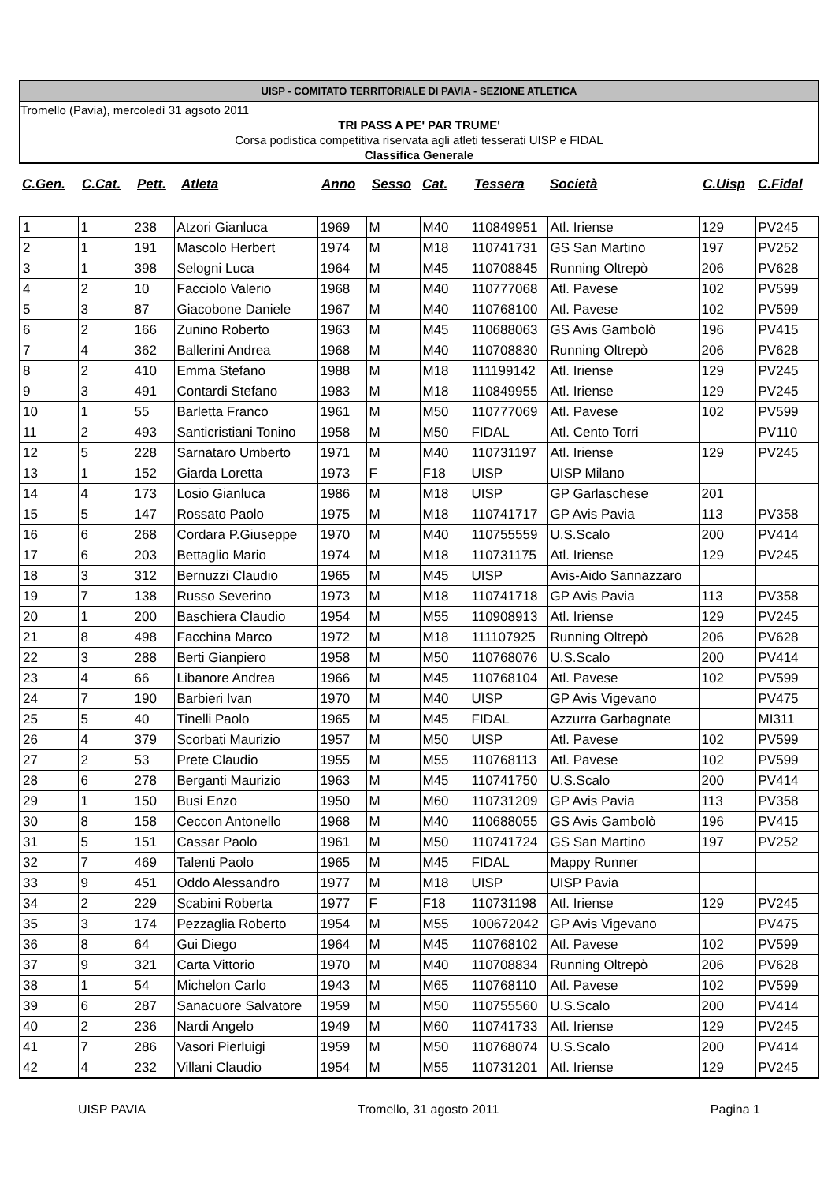UISP - COMITATO TERRITORIALE DI PAVIA - SEZIONE ATLETICA
Tromello (Pavia), mercoledì 31 agsoto 2011
TRI PASS A PE' PAR TRUME'
Corsa podistica competitiva riservata agli atleti tesserati UISP e FIDAL
Classifica Generale
| C.Gen. | C.Cat. | Pett. | Atleta | Anno | Sesso | Cat. | Tessera | Società | C.Uisp | C.Fidal |
| --- | --- | --- | --- | --- | --- | --- | --- | --- | --- | --- |
| 1 | 1 | 238 | Atzori Gianluca | 1969 | M | M40 | 110849951 | Atl. Iriense | 129 | PV245 |
| 2 | 1 | 191 | Mascolo Herbert | 1974 | M | M18 | 110741731 | GS San Martino | 197 | PV252 |
| 3 | 1 | 398 | Selogni Luca | 1964 | M | M45 | 110708845 | Running Oltrepò | 206 | PV628 |
| 4 | 2 | 10 | Facciolo Valerio | 1968 | M | M40 | 110777068 | Atl. Pavese | 102 | PV599 |
| 5 | 3 | 87 | Giacobone Daniele | 1967 | M | M40 | 110768100 | Atl. Pavese | 102 | PV599 |
| 6 | 2 | 166 | Zunino Roberto | 1963 | M | M45 | 110688063 | GS Avis Gambolò | 196 | PV415 |
| 7 | 4 | 362 | Ballerini Andrea | 1968 | M | M40 | 110708830 | Running Oltrepò | 206 | PV628 |
| 8 | 2 | 410 | Emma Stefano | 1988 | M | M18 | 111199142 | Atl. Iriense | 129 | PV245 |
| 9 | 3 | 491 | Contardi Stefano | 1983 | M | M18 | 110849955 | Atl. Iriense | 129 | PV245 |
| 10 | 1 | 55 | Barletta Franco | 1961 | M | M50 | 110777069 | Atl. Pavese | 102 | PV599 |
| 11 | 2 | 493 | Santicristiani Tonino | 1958 | M | M50 | FIDAL | Atl. Cento Torri | | PV110 |
| 12 | 5 | 228 | Sarnataro Umberto | 1971 | M | M40 | 110731197 | Atl. Iriense | 129 | PV245 |
| 13 | 1 | 152 | Giarda Loretta | 1973 | F | F18 | UISP | UISP Milano | | |
| 14 | 4 | 173 | Losio Gianluca | 1986 | M | M18 | UISP | GP Garlaschese | 201 | |
| 15 | 5 | 147 | Rossato Paolo | 1975 | M | M18 | 110741717 | GP Avis Pavia | 113 | PV358 |
| 16 | 6 | 268 | Cordara P.Giuseppe | 1970 | M | M40 | 110755559 | U.S.Scalo | 200 | PV414 |
| 17 | 6 | 203 | Bettaglio Mario | 1974 | M | M18 | 110731175 | Atl. Iriense | 129 | PV245 |
| 18 | 3 | 312 | Bernuzzi Claudio | 1965 | M | M45 | UISP | Avis-Aido Sannazzaro | | |
| 19 | 7 | 138 | Russo Severino | 1973 | M | M18 | 110741718 | GP Avis Pavia | 113 | PV358 |
| 20 | 1 | 200 | Baschiera Claudio | 1954 | M | M55 | 110908913 | Atl. Iriense | 129 | PV245 |
| 21 | 8 | 498 | Facchina Marco | 1972 | M | M18 | 111107925 | Running Oltrepò | 206 | PV628 |
| 22 | 3 | 288 | Berti Gianpiero | 1958 | M | M50 | 110768076 | U.S.Scalo | 200 | PV414 |
| 23 | 4 | 66 | Libanore Andrea | 1966 | M | M45 | 110768104 | Atl. Pavese | 102 | PV599 |
| 24 | 7 | 190 | Barbieri Ivan | 1970 | M | M40 | UISP | GP Avis Vigevano | | PV475 |
| 25 | 5 | 40 | Tinelli Paolo | 1965 | M | M45 | FIDAL | Azzurra Garbagnate | | MI311 |
| 26 | 4 | 379 | Scorbati Maurizio | 1957 | M | M50 | UISP | Atl. Pavese | 102 | PV599 |
| 27 | 2 | 53 | Prete Claudio | 1955 | M | M55 | 110768113 | Atl. Pavese | 102 | PV599 |
| 28 | 6 | 278 | Berganti Maurizio | 1963 | M | M45 | 110741750 | U.S.Scalo | 200 | PV414 |
| 29 | 1 | 150 | Busi Enzo | 1950 | M | M60 | 110731209 | GP Avis Pavia | 113 | PV358 |
| 30 | 8 | 158 | Ceccon Antonello | 1968 | M | M40 | 110688055 | GS Avis Gambolò | 196 | PV415 |
| 31 | 5 | 151 | Cassar Paolo | 1961 | M | M50 | 110741724 | GS San Martino | 197 | PV252 |
| 32 | 7 | 469 | Talenti Paolo | 1965 | M | M45 | FIDAL | Mappy Runner | | |
| 33 | 9 | 451 | Oddo Alessandro | 1977 | M | M18 | UISP | UISP Pavia | | |
| 34 | 2 | 229 | Scabini Roberta | 1977 | F | F18 | 110731198 | Atl. Iriense | 129 | PV245 |
| 35 | 3 | 174 | Pezzaglia Roberto | 1954 | M | M55 | 100672042 | GP Avis Vigevano | | PV475 |
| 36 | 8 | 64 | Gui Diego | 1964 | M | M45 | 110768102 | Atl. Pavese | 102 | PV599 |
| 37 | 9 | 321 | Carta Vittorio | 1970 | M | M40 | 110708834 | Running Oltrepò | 206 | PV628 |
| 38 | 1 | 54 | Michelon Carlo | 1943 | M | M65 | 110768110 | Atl. Pavese | 102 | PV599 |
| 39 | 6 | 287 | Sanacuore Salvatore | 1959 | M | M50 | 110755560 | U.S.Scalo | 200 | PV414 |
| 40 | 2 | 236 | Nardi Angelo | 1949 | M | M60 | 110741733 | Atl. Iriense | 129 | PV245 |
| 41 | 7 | 286 | Vasori Pierluigi | 1959 | M | M50 | 110768074 | U.S.Scalo | 200 | PV414 |
| 42 | 4 | 232 | Villani Claudio | 1954 | M | M55 | 110731201 | Atl. Iriense | 129 | PV245 |
UISP PAVIA Tromello, 31 agosto 2011 Pagina 1